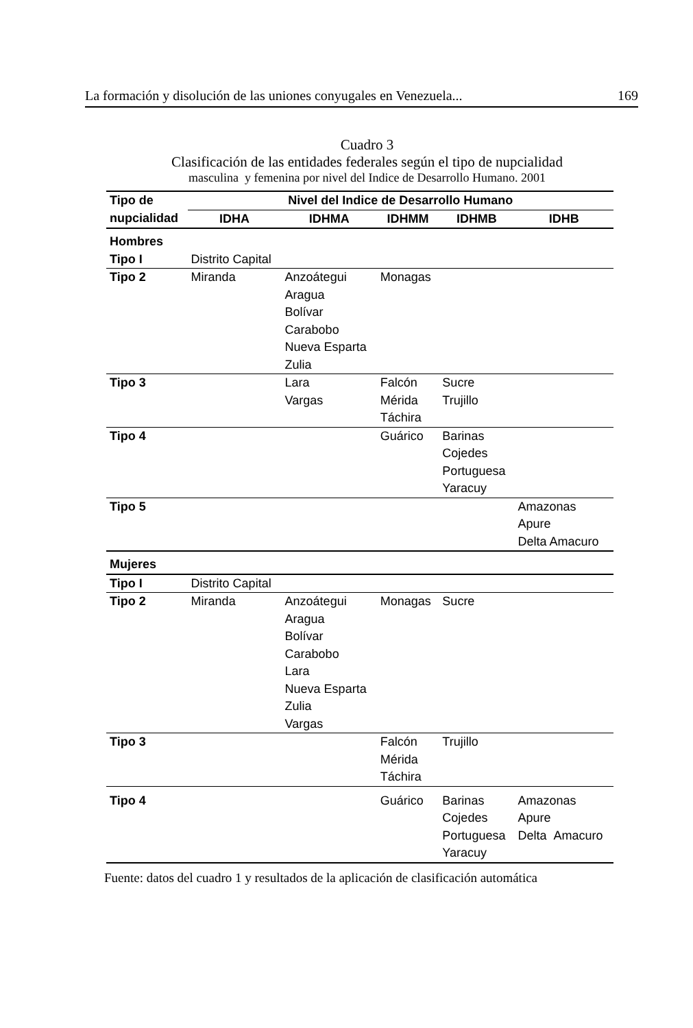La formación y disolución de las uniones conyugales en Venezuela... 169
Cuadro 3
Clasificación de las entidades federales según el tipo de nupcialidad
masculina y femenina por nivel del Indice de Desarrollo Humano. 2001
| Tipo de | Nivel del Indice de Desarrollo Humano | | | | |
| --- | --- | --- | --- | --- | --- |
| nupcialidad | IDHA | IDHMA | IDHMM | IDHMB | IDHB |
| Hombres | | | | | |
| Tipo I | Distrito Capital | | | | |
| Tipo 2 | Miranda | Anzoátegui Aragua Bolívar Carabobo Nueva Esparta Zulia | Monagas | | |
| Tipo 3 | | Lara Vargas | Falcón Mérida Táchira | Sucre Trujillo | |
| Tipo 4 | | | Guárico | Barinas Cojedes Portuguesa Yaracuy | |
| Tipo 5 | | | | | Amazonas Apure Delta Amacuro |
| Mujeres | | | | | |
| Tipo I | Distrito Capital | | | | |
| Tipo 2 | Miranda | Anzoátegui Aragua Bolívar Carabobo Lara Nueva Esparta Zulia Vargas | Monagas | Sucre | |
| Tipo 3 | | | Falcón Mérida Táchira | Trujillo | |
| Tipo 4 | | | Guárico | Barinas Cojedes Portuguesa Yaracuy | Amazonas Apure Delta Amacuro |
Fuente: datos del cuadro 1 y resultados de la aplicación de clasificación automática